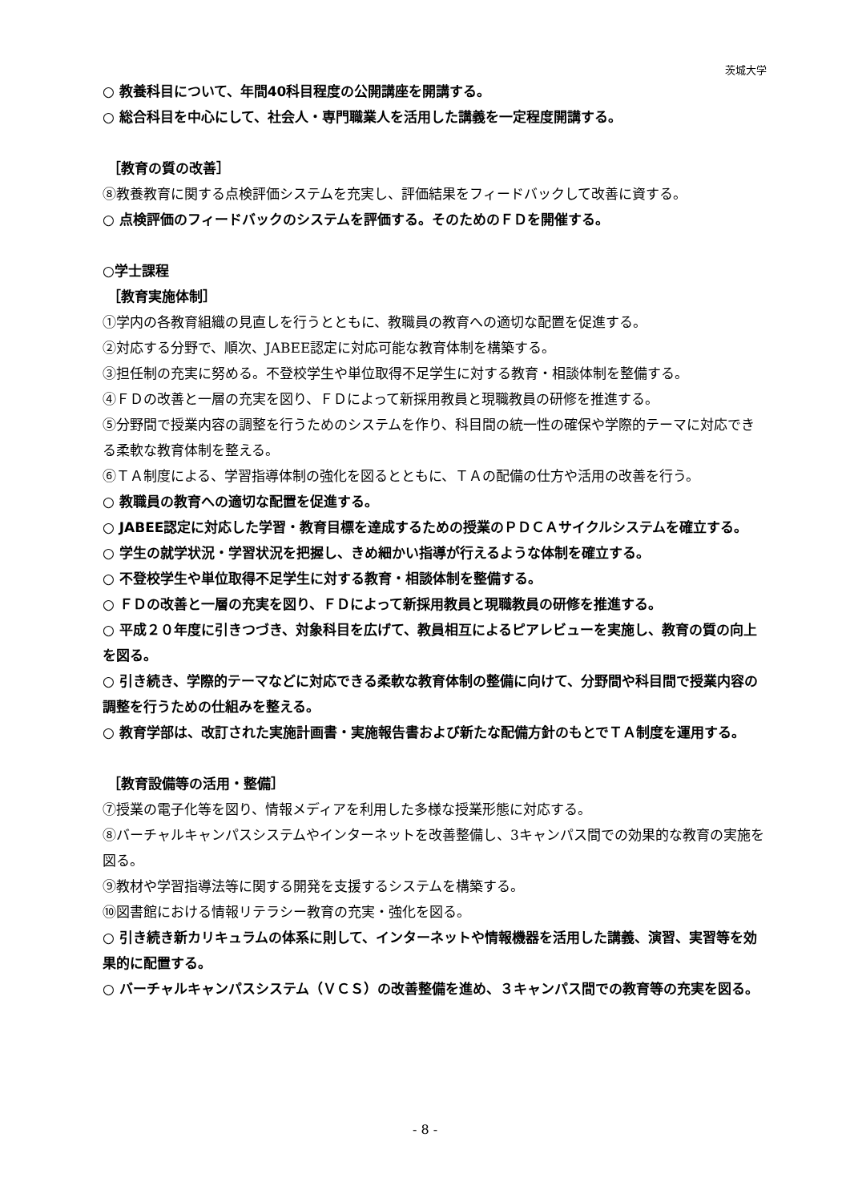茨城大学
○ 教養科目について、年間40科目程度の公開講座を開講する。
○ 総合科目を中心にして、社会人・専門職業人を活用した講義を一定程度開講する。
［教育の質の改善］
⑧教養教育に関する点検評価システムを充実し、評価結果をフィードバックして改善に資する。
○ 点検評価のフィードバックのシステムを評価する。そのためのＦＤを開催する。
○学士課程
［教育実施体制］
①学内の各教育組織の見直しを行うとともに、教職員の教育への適切な配置を促進する。
②対応する分野で、順次、JABEE認定に対応可能な教育体制を構築する。
③担任制の充実に努める。不登校学生や単位取得不足学生に対する教育・相談体制を整備する。
④ＦＤの改善と一層の充実を図り、ＦＤによって新採用教員と現職教員の研修を推進する。
⑤分野間で授業内容の調整を行うためのシステムを作り、科目間の統一性の確保や学際的テーマに対応できる柔軟な教育体制を整える。
⑥ＴＡ制度による、学習指導体制の強化を図るとともに、ＴＡの配備の仕方や活用の改善を行う。
○ 教職員の教育への適切な配置を促進する。
○ JABEE認定に対応した学習・教育目標を達成するための授業のＰＤＣＡサイクルシステムを確立する。
○ 学生の就学状況・学習状況を把握し、きめ細かい指導が行えるような体制を確立する。
○ 不登校学生や単位取得不足学生に対する教育・相談体制を整備する。
○ ＦＤの改善と一層の充実を図り、ＦＤによって新採用教員と現職教員の研修を推進する。
○ 平成２０年度に引きつづき、対象科目を広げて、教員相互によるピアレビューを実施し、教育の質の向上を図る。
○ 引き続き、学際的テーマなどに対応できる柔軟な教育体制の整備に向けて、分野間や科目間で授業内容の調整を行うための仕組みを整える。
○ 教育学部は、改訂された実施計画書・実施報告書および新たな配備方針のもとでＴＡ制度を運用する。
［教育設備等の活用・整備］
⑦授業の電子化等を図り、情報メディアを利用した多様な授業形態に対応する。
⑧バーチャルキャンパスシステムやインターネットを改善整備し、3キャンパス間での効果的な教育の実施を図る。
⑨教材や学習指導法等に関する開発を支援するシステムを構築する。
⑩図書館における情報リテラシー教育の充実・強化を図る。
○ 引き続き新カリキュラムの体系に則して、インターネットや情報機器を活用した講義、演習、実習等を効果的に配置する。
○ バーチャルキャンパスシステム（ＶＣＳ）の改善整備を進め、３キャンパス間での教育等の充実を図る。
- 8 -